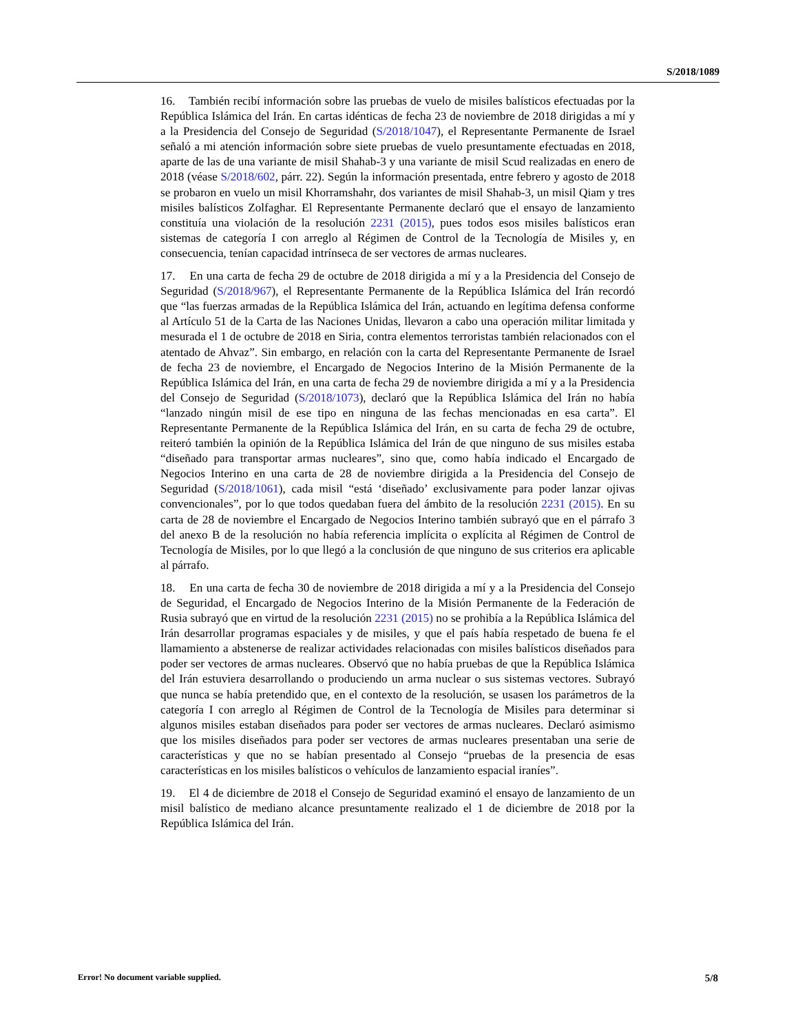S/2018/1089
16. También recibí información sobre las pruebas de vuelo de misiles balísticos efectuadas por la República Islámica del Irán. En cartas idénticas de fecha 23 de noviembre de 2018 dirigidas a mí y a la Presidencia del Consejo de Seguridad (S/2018/1047), el Representante Permanente de Israel señaló a mi atención información sobre siete pruebas de vuelo presuntamente efectuadas en 2018, aparte de las de una variante de misil Shahab-3 y una variante de misil Scud realizadas en enero de 2018 (véase S/2018/602, párr. 22). Según la información presentada, entre febrero y agosto de 2018 se probaron en vuelo un misil Khorramshahr, dos variantes de misil Shahab-3, un misil Qiam y tres misiles balísticos Zolfaghar. El Representante Permanente declaró que el ensayo de lanzamiento constituía una violación de la resolución 2231 (2015), pues todos esos misiles balísticos eran sistemas de categoría I con arreglo al Régimen de Control de la Tecnología de Misiles y, en consecuencia, tenían capacidad intrínseca de ser vectores de armas nucleares.
17. En una carta de fecha 29 de octubre de 2018 dirigida a mí y a la Presidencia del Consejo de Seguridad (S/2018/967), el Representante Permanente de la República Islámica del Irán recordó que “las fuerzas armadas de la República Islámica del Irán, actuando en legítima defensa conforme al Artículo 51 de la Carta de las Naciones Unidas, llevaron a cabo una operación militar limitada y mesurada el 1 de octubre de 2018 en Siria, contra elementos terroristas también relacionados con el atentado de Ahvaz”. Sin embargo, en relación con la carta del Representante Permanente de Israel de fecha 23 de noviembre, el Encargado de Negocios Interino de la Misión Permanente de la República Islámica del Irán, en una carta de fecha 29 de noviembre dirigida a mí y a la Presidencia del Consejo de Seguridad (S/2018/1073), declaró que la República Islámica del Irán no había “lanzado ningún misil de ese tipo en ninguna de las fechas mencionadas en esa carta”. El Representante Permanente de la República Islámica del Irán, en su carta de fecha 29 de octubre, reiteró también la opinión de la República Islámica del Irán de que ninguno de sus misiles estaba “diseñado para transportar armas nucleares”, sino que, como había indicado el Encargado de Negocios Interino en una carta de 28 de noviembre dirigida a la Presidencia del Consejo de Seguridad (S/2018/1061), cada misil “está ‘diseñado’ exclusivamente para poder lanzar ojivas convencionales”, por lo que todos quedaban fuera del ámbito de la resolución 2231 (2015). En su carta de 28 de noviembre el Encargado de Negocios Interino también subrayó que en el párrafo 3 del anexo B de la resolución no había referencia implícita o explícita al Régimen de Control de Tecnología de Misiles, por lo que llegó a la conclusión de que ninguno de sus criterios era aplicable al párrafo.
18. En una carta de fecha 30 de noviembre de 2018 dirigida a mí y a la Presidencia del Consejo de Seguridad, el Encargado de Negocios Interino de la Misión Permanente de la Federación de Rusia subrayó que en virtud de la resolución 2231 (2015) no se prohibía a la República Islámica del Irán desarrollar programas espaciales y de misiles, y que el país había respetado de buena fe el llamamiento a abstenerse de realizar actividades relacionadas con misiles balísticos diseñados para poder ser vectores de armas nucleares. Observó que no había pruebas de que la República Islámica del Irán estuviera desarrollando o produciendo un arma nuclear o sus sistemas vectores. Subrayó que nunca se había pretendido que, en el contexto de la resolución, se usasen los parámetros de la categoría I con arreglo al Régimen de Control de la Tecnología de Misiles para determinar si algunos misiles estaban diseñados para poder ser vectores de armas nucleares. Declaró asimismo que los misiles diseñados para poder ser vectores de armas nucleares presentaban una serie de características y que no se habían presentado al Consejo “pruebas de la presencia de esas características en los misiles balísticos o vehículos de lanzamiento espacial iraníes”.
19. El 4 de diciembre de 2018 el Consejo de Seguridad examinó el ensayo de lanzamiento de un misil balístico de mediano alcance presuntamente realizado el 1 de diciembre de 2018 por la República Islámica del Irán.
Error! No document variable supplied. 5/8